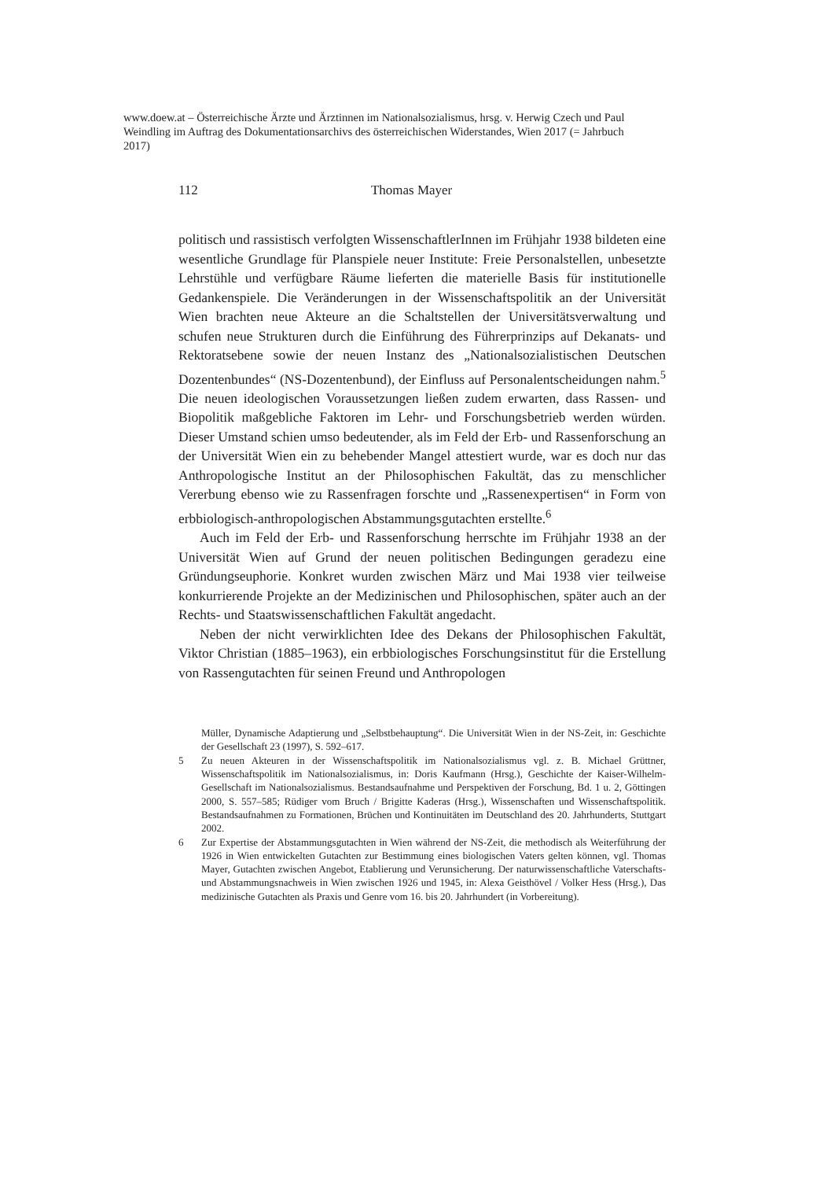www.doew.at – Österreichische Ärzte und Ärztinnen im Nationalsozialismus, hrsg. v. Herwig Czech und Paul Weindling im Auftrag des Dokumentationsarchivs des österreichischen Widerstandes, Wien 2017 (= Jahrbuch 2017)
112 Thomas Mayer
politisch und rassistisch verfolgten WissenschaftlerInnen im Frühjahr 1938 bildeten eine wesentliche Grundlage für Planspiele neuer Institute: Freie Personalstellen, unbesetzte Lehrstühle und verfügbare Räume lieferten die materielle Basis für institutionelle Gedankenspiele. Die Veränderungen in der Wissenschaftspolitik an der Universität Wien brachten neue Akteure an die Schaltstellen der Universitätsverwaltung und schufen neue Strukturen durch die Einführung des Führerprinzips auf Dekanats- und Rektoratsebene sowie der neuen Instanz des „Nationalsozialistischen Deutschen Dozentenbundes“ (NS-Dozentenbund), der Einfluss auf Personalentscheidungen nahm.<sup>5</sup> Die neuen ideologischen Voraussetzungen ließen zudem erwarten, dass Rassen- und Biopolitik maßgebliche Faktoren im Lehr- und Forschungsbetrieb werden würden. Dieser Umstand schien umso bedeutender, als im Feld der Erb- und Rassenforschung an der Universität Wien ein zu behebender Mangel attestiert wurde, war es doch nur das Anthropologische Institut an der Philosophischen Fakultät, das zu menschlicher Vererbung ebenso wie zu Rassenfragen forschte und „Rassenexpertisen“ in Form von erbbiologisch-anthropologischen Abstammungsgutachten erstellte.<sup>6</sup>
Auch im Feld der Erb- und Rassenforschung herrschte im Frühjahr 1938 an der Universität Wien auf Grund der neuen politischen Bedingungen geradezu eine Gründungseuphorie. Konkret wurden zwischen März und Mai 1938 vier teilweise konkurrierende Projekte an der Medizinischen und Philosophischen, später auch an der Rechts- und Staatswissenschaftlichen Fakultät angedacht.
Neben der nicht verwirklichten Idee des Dekans der Philosophischen Fakultät, Viktor Christian (1885–1963), ein erbbiologisches Forschungsinstitut für die Erstellung von Rassengutachten für seinen Freund und Anthropologen
Müller, Dynamische Adaptierung und „Selbstbehauptung“. Die Universität Wien in der NS-Zeit, in: Geschichte der Gesellschaft 23 (1997), S. 592–617.
5 Zu neuen Akteuren in der Wissenschaftspolitik im Nationalsozialismus vgl. z. B. Michael Grüttner, Wissenschaftspolitik im Nationalsozialismus, in: Doris Kaufmann (Hrsg.), Geschichte der Kaiser-Wilhelm-Gesellschaft im Nationalsozialismus. Bestandsaufnahme und Perspektiven der Forschung, Bd. 1 u. 2, Göttingen 2000, S. 557–585; Rüdiger vom Bruch / Brigitte Kaderas (Hrsg.), Wissenschaften und Wissenschaftspolitik. Bestandsaufnahmen zu Formationen, Brüchen und Kontinuitäten im Deutschland des 20. Jahrhunderts, Stuttgart 2002.
6 Zur Expertise der Abstammungsgutachten in Wien während der NS-Zeit, die methodisch als Weiterführung der 1926 in Wien entwickelten Gutachten zur Bestimmung eines biologischen Vaters gelten können, vgl. Thomas Mayer, Gutachten zwischen Angebot, Etablierung und Verunsicherung. Der naturwissenschaftliche Vaterschafts- und Abstammungsnachweis in Wien zwischen 1926 und 1945, in: Alexa Geisthövel / Volker Hess (Hrsg.), Das medizinische Gutachten als Praxis und Genre vom 16. bis 20. Jahrhundert (in Vorbereitung).